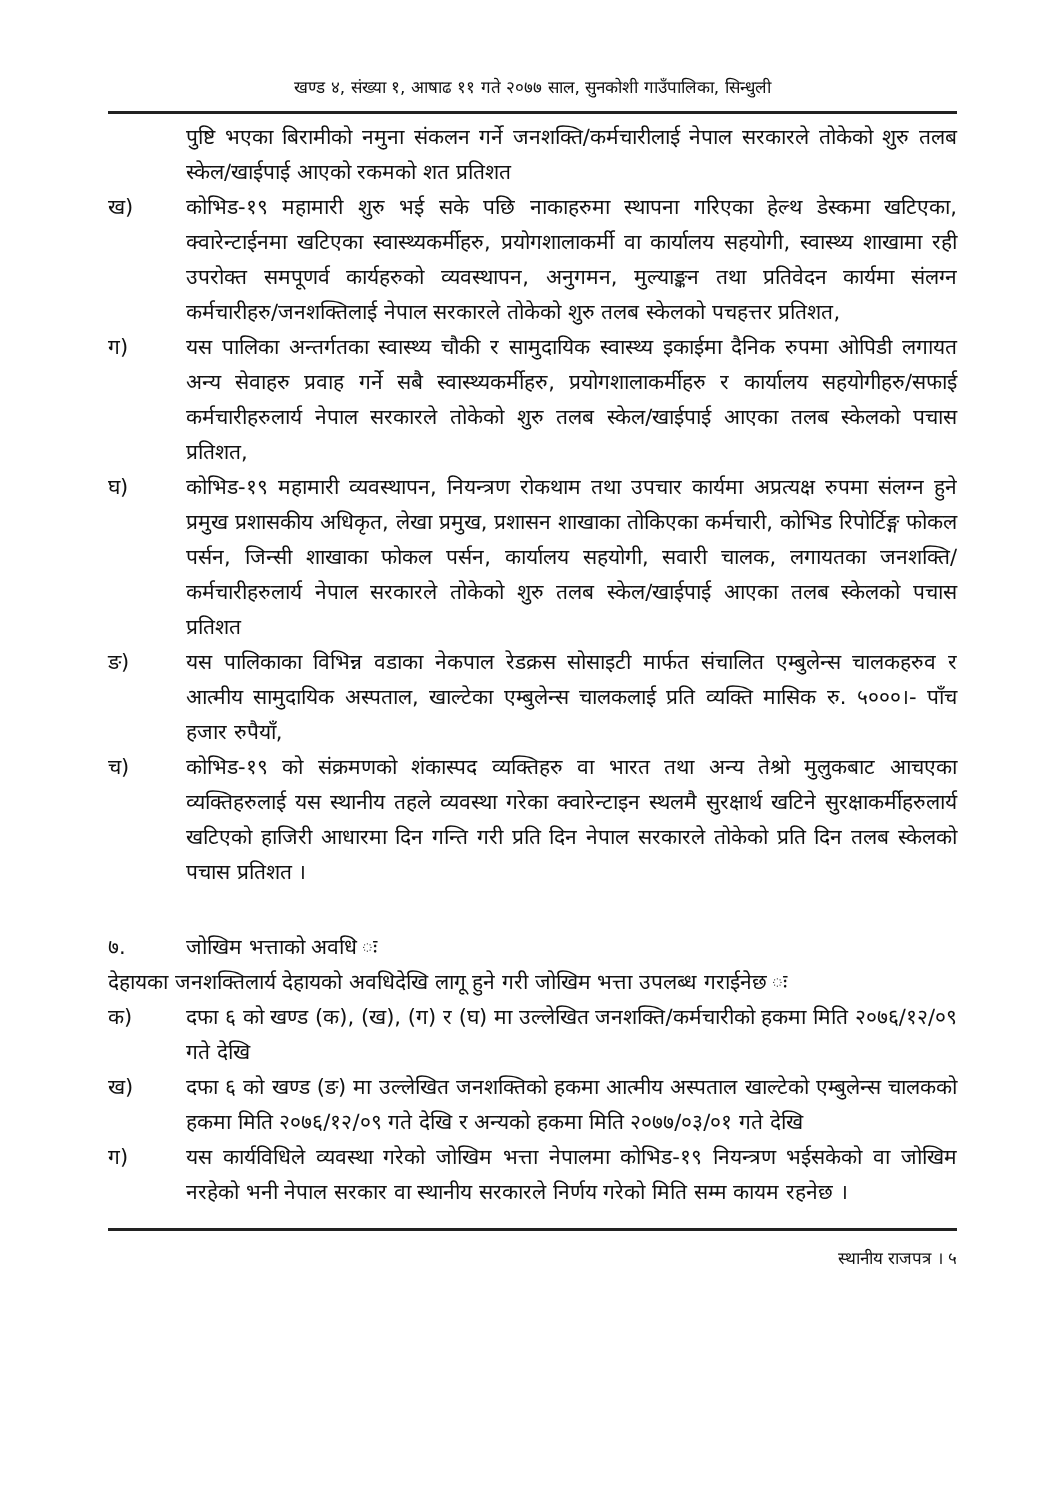खण्ड ४, संख्या १, आषाढ ११ गते २०७७ साल, सुनकोशी गाउँपालिका, सिन्धुली
पुष्टि भएका बिरामीको नमुना संकलन गर्ने जनशक्ति/कर्मचारीलाई नेपाल सरकारले तोकेको शुरु तलब स्केल/खाईपाई आएको रकमको शत प्रतिशत
ख) कोभिड-१९ महामारी शुरु भई सके पछि नाकाहरुमा स्थापना गरिएका हेल्थ डेस्कमा खटिएका, क्वारेन्टाईनमा खटिएका स्वास्थ्यकर्मीहरु, प्रयोगशालाकर्मी वा कार्यालय सहयोगी, स्वास्थ्य शाखामा रही उपरोक्त समपूणर्व कार्यहरुको व्यवस्थापन, अनुगमन, मुल्याङ्कन तथा प्रतिवेदन कार्यमा संलग्न कर्मचारीहरु/जनशक्तिलाई नेपाल सरकारले तोकेको शुरु तलब स्केलको पचहत्तर प्रतिशत,
ग) यस पालिका अन्तर्गतका स्वास्थ्य चौकी र सामुदायिक स्वास्थ्य इकाईमा दैनिक रुपमा ओपिडी लगायत अन्य सेवाहरु प्रवाह गर्ने सबै स्वास्थ्यकर्मीहरु, प्रयोगशालाकर्मीहरु र कार्यालय सहयोगीहरु/सफाई कर्मचारीहरुलार्य नेपाल सरकारले तोकेको शुरु तलब स्केल/खाईपाई आएका तलब स्केलको पचास प्रतिशत,
घ) कोभिड-१९ महामारी व्यवस्थापन, नियन्त्रण रोकथाम तथा उपचार कार्यमा अप्रत्यक्ष रुपमा संलग्न हुने प्रमुख प्रशासकीय अधिकृत, लेखा प्रमुख, प्रशासन शाखाका तोकिएका कर्मचारी, कोभिड रिपोर्टिङ्ग फोकल पर्सन, जिन्सी शाखाका फोकल पर्सन, कार्यालय सहयोगी, सवारी चालक, लगायतका जनशक्ति/कर्मचारीहरुलार्य नेपाल सरकारले तोकेको शुरु तलब स्केल/खाईपाई आएका तलब स्केलको पचास प्रतिशत
ङ) यस पालिकाका विभिन्न वडाका नेकपाल रेडक्रस सोसाइटी मार्फत संचालित एम्बुलेन्स चालकहरुव र आत्मीय सामुदायिक अस्पताल, खाल्टेका एम्बुलेन्स चालकलाई प्रति व्यक्ति मासिक रु. ५०००।- पाँच हजार रुपैयाँ,
च) कोभिड-१९ को संक्रमणको शंकास्पद व्यक्तिहरु वा भारत तथा अन्य तेश्रो मुलुकबाट आचएका व्यक्तिहरुलाई यस स्थानीय तहले व्यवस्था गरेका क्वारेन्टाइन स्थलमै सुरक्षार्थ खटिने सुरक्षाकर्मीहरुलार्य खटिएको हाजिरी आधारमा दिन गन्ति गरी प्रति दिन नेपाल सरकारले तोकेको प्रति दिन तलब स्केलको पचास प्रतिशत ।
७. जोखिम भत्ताको अवधि ः
देहायका जनशक्तिलार्य देहायको अवधिदेखि लागू हुने गरी जोखिम भत्ता उपलब्ध गराईनेछ ः
क) दफा ६ को खण्ड (क), (ख), (ग) र (घ) मा उल्लेखित जनशक्ति/कर्मचारीको हकमा मिति २०७६/१२/०९ गते देखि
ख) दफा ६ को खण्ड (ङ) मा उल्लेखित जनशक्तिको हकमा आत्मीय अस्पताल खाल्टेको एम्बुलेन्स चालकको हकमा मिति २०७६/१२/०९ गते देखि र अन्यको हकमा मिति २०७७/०३/०१ गते देखि
ग) यस कार्यविधिले व्यवस्था गरेको जोखिम भत्ता नेपालमा कोभिड-१९ नियन्त्रण भईसकेको वा जोखिम नरहेको भनी नेपाल सरकार वा स्थानीय सरकारले निर्णय गरेको मिति सम्म कायम रहनेछ ।
स्थानीय राजपत्र । ५